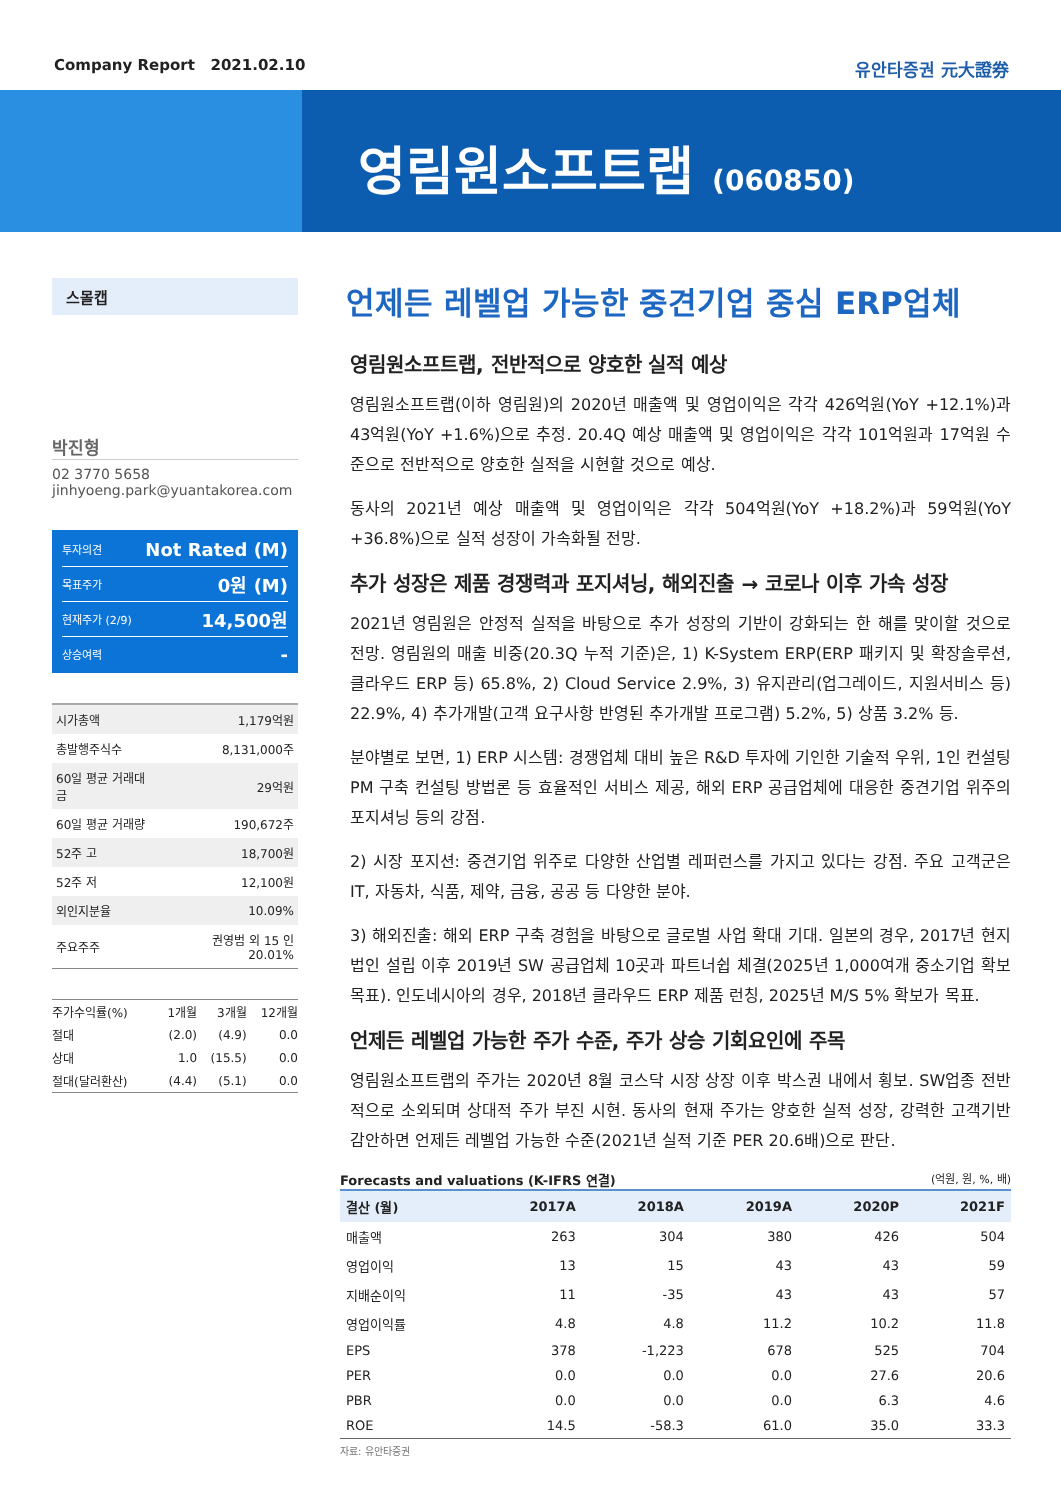Company Report 2021.02.10 유안타증권 元大證券
영림원소프트랩 (060850)
스몰캡
박진형
02 3770 5658
jinhyoeng.park@yuantakorea.com
투자의견 Not Rated (M)
목표주가 0원 (M)
현재주가 (2/9) 14,500원
상승여력 -
| 시가총액 | 1,179억원 |
| 총발행주식수 | 8,131,000주 |
| 60일 평균 거래대금 | 29억원 |
| 60일 평균 거래량 | 190,672주 |
| 52주 고 | 18,700원 |
| 52주 저 | 12,100원 |
| 외인지분율 | 10.09% |
| 주요주주 | 권영범 외 15 인 20.01% |
| 주가수익률(%) | 1개월 | 3개월 | 12개월 |
| --- | --- | --- | --- |
| 절대 | (2.0) | (4.9) | 0.0 |
| 상대 | 1.0 | (15.5) | 0.0 |
| 절대(달러환산) | (4.4) | (5.1) | 0.0 |
언제든 레벨업 가능한 중견기업 중심 ERP업체
영림원소프트랩, 전반적으로 양호한 실적 예상
영림원소프트랩(이하 영림원)의 2020년 매출액 및 영업이익은 각각 426억원(YoY +12.1%)과 43억원(YoY +1.6%)으로 추정. 20.4Q 예상 매출액 및 영업이익은 각각 101억원과 17억원 수준으로 전반적으로 양호한 실적을 시현할 것으로 예상.
동사의 2021년 예상 매출액 및 영업이익은 각각 504억원(YoY +18.2%)과 59억원(YoY +36.8%)으로 실적 성장이 가속화될 전망.
추가 성장은 제품 경쟁력과 포지셔닝, 해외진출 → 코로나 이후 가속 성장
2021년 영림원은 안정적 실적을 바탕으로 추가 성장의 기반이 강화되는 한 해를 맞이할 것으로 전망. 영림원의 매출 비중(20.3Q 누적 기준)은, 1) K-System ERP(ERP 패키지 및 확장솔루션, 클라우드 ERP 등) 65.8%, 2) Cloud Service 2.9%, 3) 유지관리(업그레이드, 지원서비스 등) 22.9%, 4) 추가개발(고객 요구사항 반영된 추가개발 프로그램) 5.2%, 5) 상품 3.2% 등.
분야별로 보면, 1) ERP 시스템: 경쟁업체 대비 높은 R&D 투자에 기인한 기술적 우위, 1인 컨설팅PM 구축 컨설팅 방법론 등 효율적인 서비스 제공, 해외 ERP 공급업체에 대응한 중견기업 위주의 포지셔닝 등의 강점.
2) 시장 포지션: 중견기업 위주로 다양한 산업별 레퍼런스를 가지고 있다는 강점. 주요 고객군은 IT, 자동차, 식품, 제약, 금융, 공공 등 다양한 분야.
3) 해외진출: 해외 ERP 구축 경험을 바탕으로 글로벌 사업 확대 기대. 일본의 경우, 2017년 현지법인 설립 이후 2019년 SW 공급업체 10곳과 파트너쉽 체결(2025년 1,000여개 중소기업 확보 목표). 인도네시아의 경우, 2018년 클라우드 ERP 제품 런칭, 2025년 M/S 5% 확보가 목표.
언제든 레벨업 가능한 주가 수준, 주가 상승 기회요인에 주목
영림원소프트랩의 주가는 2020년 8월 코스닥 시장 상장 이후 박스권 내에서 횡보. SW업종 전반적으로 소외되며 상대적 주가 부진 시현. 동사의 현재 주가는 양호한 실적 성장, 강력한 고객기반 감안하면 언제든 레벨업 가능한 수준(2021년 실적 기준 PER 20.6배)으로 판단.
Forecasts and valuations (K-IFRS 연결) (억원, 원, %, 배)
| 결산 (월) | 2017A | 2018A | 2019A | 2020P | 2021F |
| --- | --- | --- | --- | --- | --- |
| 매출액 | 263 | 304 | 380 | 426 | 504 |
| 영업이익 | 13 | 15 | 43 | 43 | 59 |
| 지배순이익 | 11 | -35 | 43 | 43 | 57 |
| 영업이익률 | 4.8 | 4.8 | 11.2 | 10.2 | 11.8 |
| EPS | 378 | -1,223 | 678 | 525 | 704 |
| PER | 0.0 | 0.0 | 0.0 | 27.6 | 20.6 |
| PBR | 0.0 | 0.0 | 0.0 | 6.3 | 4.6 |
| ROE | 14.5 | -58.3 | 61.0 | 35.0 | 33.3 |
자료: 유안타증권